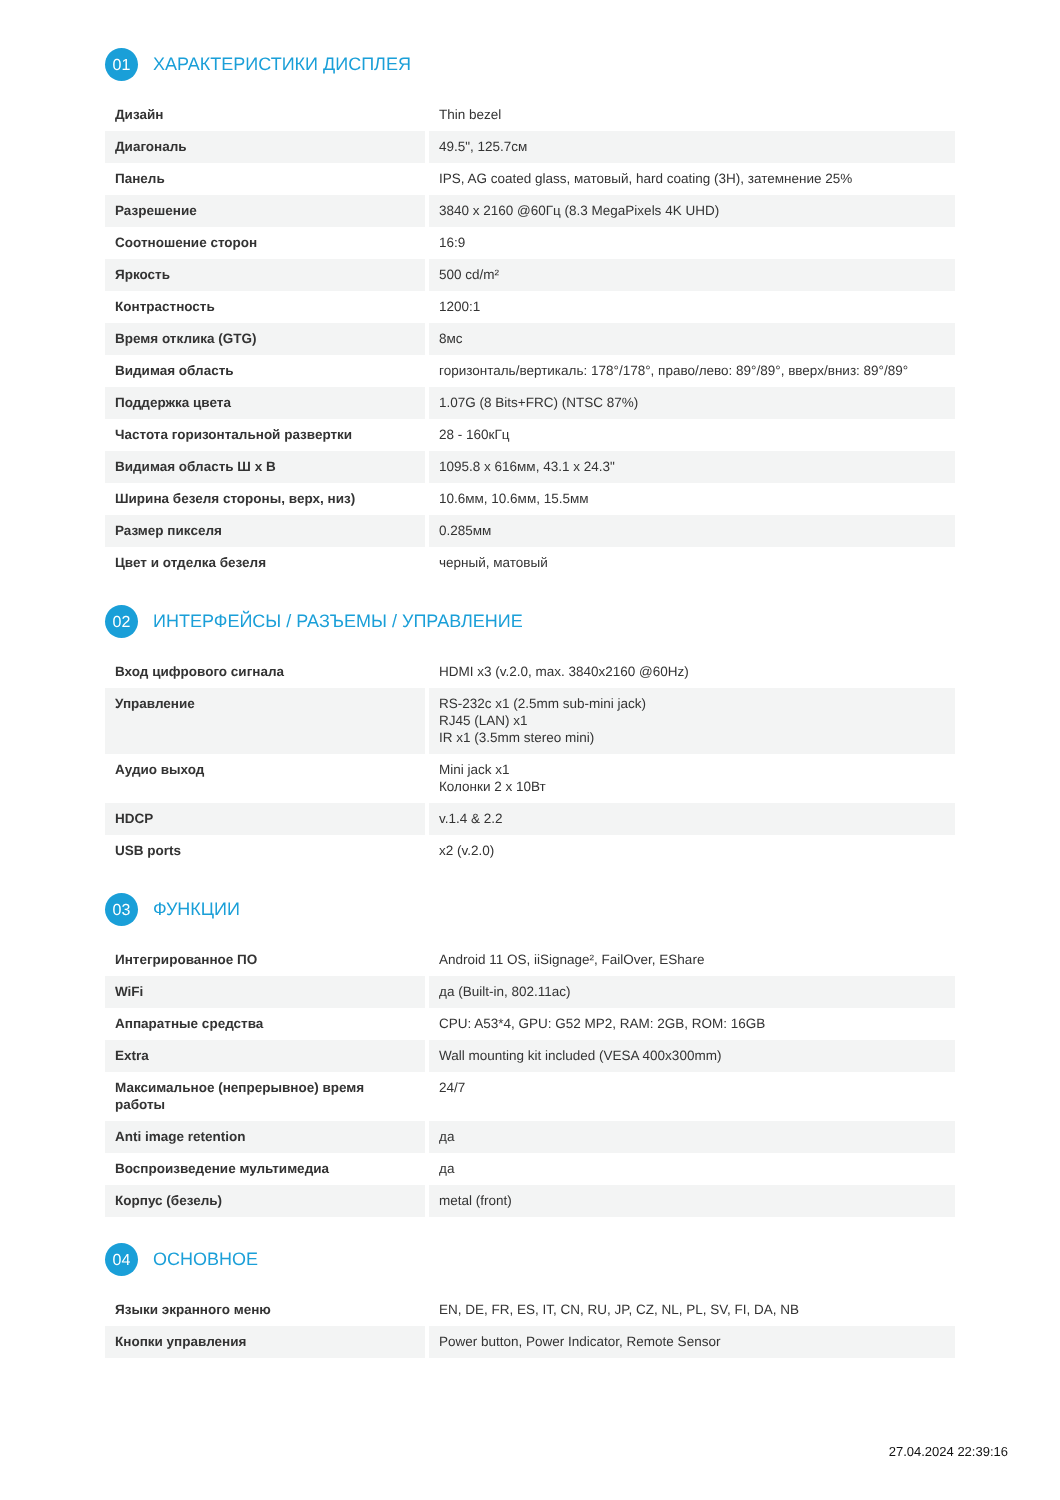01 ХАРАКТЕРИСТИКИ ДИСПЛЕЯ
| Дизайн | Thin bezel |
| Диагональ | 49.5", 125.7см |
| Панель | IPS, AG coated glass, матовый, hard coating (3H), затемнение 25% |
| Разрешение | 3840 x 2160 @60Гц (8.3 MegaPixels 4K UHD) |
| Соотношение сторон | 16:9 |
| Яркость | 500 cd/m² |
| Контрастность | 1200:1 |
| Время отклика (GTG) | 8мс |
| Видимая область | горизонталь/вертикаль: 178°/178°, право/лево: 89°/89°, вверх/вниз: 89°/89° |
| Поддержка цвета | 1.07G (8 Bits+FRC) (NTSC 87%) |
| Частота горизонтальной развертки | 28 - 160кГц |
| Видимая область Ш x В | 1095.8 x 616мм, 43.1 x 24.3" |
| Ширина безеля стороны, верх, низ) | 10.6мм, 10.6мм, 15.5мм |
| Размер пикселя | 0.285мм |
| Цвет и отделка безеля | черный, матовый |
02 ИНТЕРФЕЙСЫ / РАЗЪЕМЫ / УПРАВЛЕНИЕ
| Вход цифрового сигнала | HDMI x3 (v.2.0, max. 3840x2160 @60Hz) |
| Управление | RS-232c x1 (2.5mm sub-mini jack) RJ45 (LAN) x1 IR x1 (3.5mm stereo mini) |
| Аудио выход | Mini jack x1 Колонки 2 x 10Вт |
| HDCP | v.1.4 & 2.2 |
| USB ports | x2 (v.2.0) |
03 ФУНКЦИИ
| Интегрированное ПО | Android 11 OS, iiSignage², FailOver, EShare |
| WiFi | да (Built-in, 802.11ac) |
| Аппаратные средства | CPU: A53*4, GPU: G52 MP2, RAM: 2GB, ROM: 16GB |
| Extra | Wall mounting kit included (VESA 400x300mm) |
| Максимальное (непрерывное) время работы | 24/7 |
| Anti image retention | да |
| Воспроизведение мультимедиа | да |
| Корпус (безель) | metal (front) |
04 ОСНОВНОЕ
| Языки экранного меню | EN, DE, FR, ES, IT, CN, RU, JP, CZ, NL, PL, SV, FI, DA, NB |
| Кнопки управления | Power button, Power Indicator, Remote Sensor |
27.04.2024 22:39:16